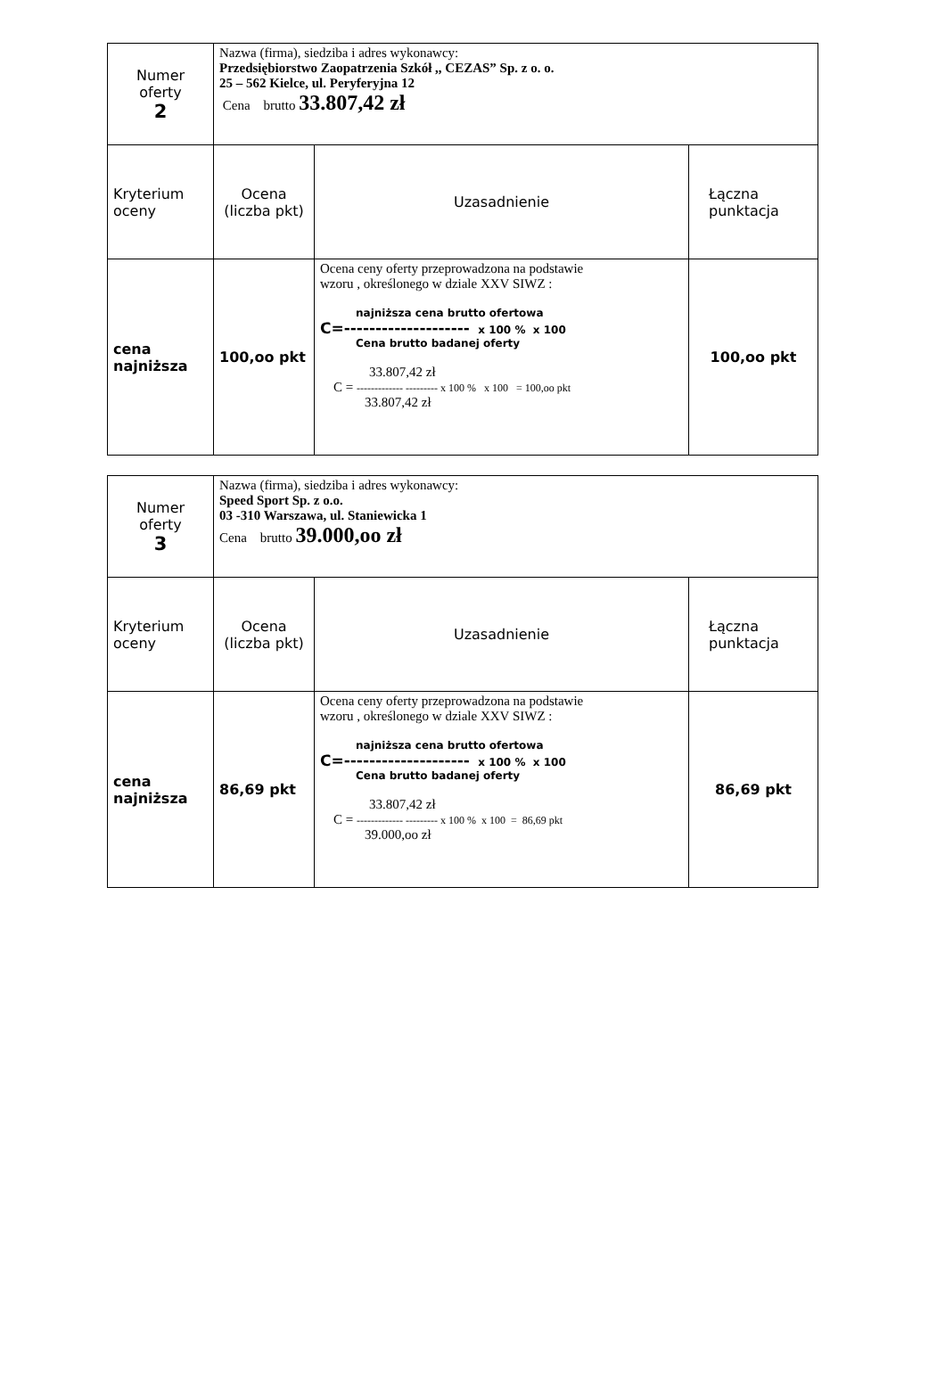| Numer oferty 2 | Nazwa (firma), siedziba i adres wykonawcy: Przedsiębiorstwo Zaopatrzenia Szkół ,, CEZAS” Sp. z o. o. 25 – 562 Kielce, ul. Peryferyjna 12 Cena brutto 33.807,42 zł | | |
| Kryterium oceny | Ocena (liczba pkt) | Uzasadnienie | Łączna punktacja |
| cena najniższa | 100,oo pkt | Ocena ceny oferty przeprowadzona na podstawie wzoru , określonego w dziale XXV SIWZ : najniższa cena brutto ofertowa C=-------------------- x 100 % x 100 Cena brutto badanej oferty 33.807,42 zł C = ------------- --------- x 100 % x 100 = 100,oo pkt 33.807,42 zł | 100,oo pkt |
| Numer oferty 3 | Nazwa (firma), siedziba i adres wykonawcy: Speed Sport Sp. z o.o. 03 -310 Warszawa, ul. Staniewicka 1 Cena brutto 39.000,oo zł | | |
| Kryterium oceny | Ocena (liczba pkt) | Uzasadnienie | Łączna punktacja |
| cena najniższa | 86,69 pkt | Ocena ceny oferty przeprowadzona na podstawie wzoru , określonego w dziale XXV SIWZ : najniższa cena brutto ofertowa C=-------------------- x 100 % x 100 Cena brutto badanej oferty 33.807,42 zł C = ------------- --------- x 100 % x 100 = 86,69 pkt 39.000,oo zł | 86,69 pkt |